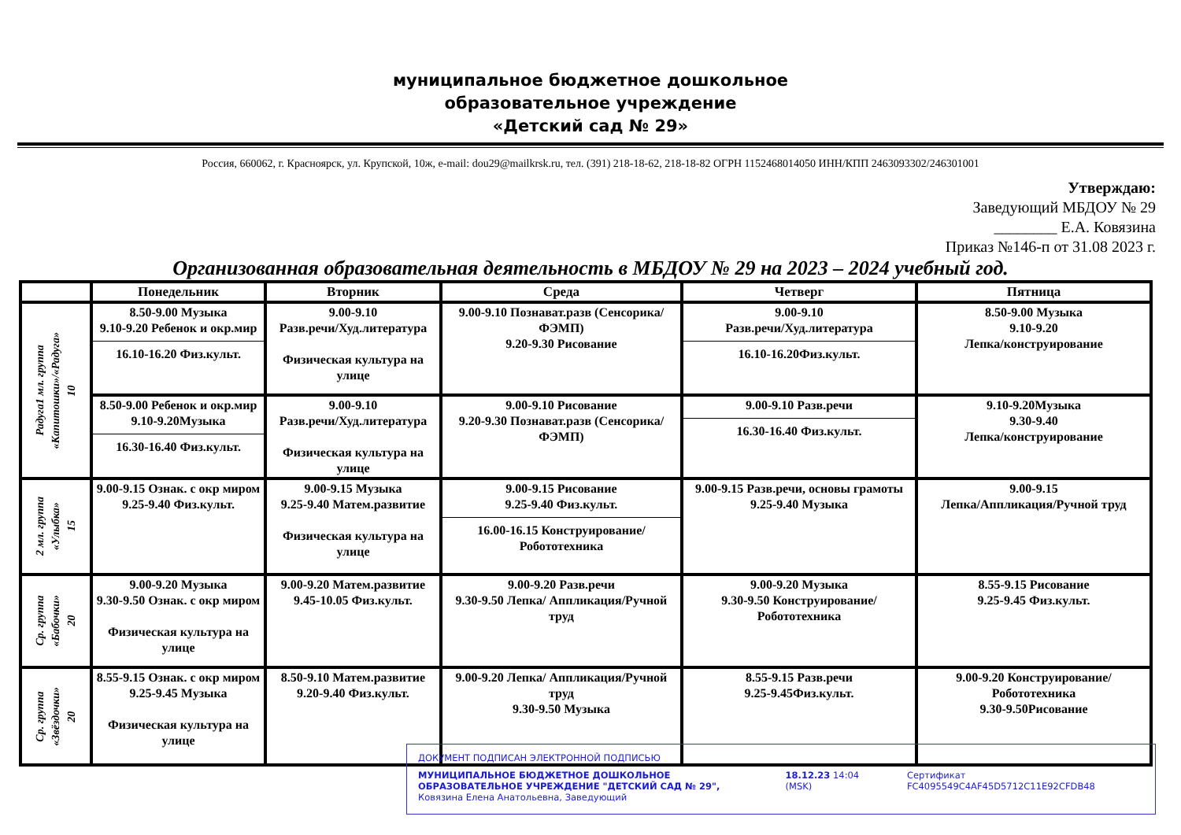муниципальное бюджетное дошкольное
образовательное учреждение
«Детский сад № 29»
Россия, 660062, г. Красноярск, ул. Крупской, 10ж, e-mail: dou29@mailkrsk.ru, тел. (391) 218-18-62, 218-18-82 ОГРН 1152468014050 ИНН/КПП 2463093302/246301001
Утверждаю:
Заведующий МБДОУ № 29
________ Е.А. Ковязина
Приказ №146-п от 31.08 2023 г.
Организованная образовательная деятельность в МБДОУ № 29 на 2023 – 2024 учебный год.
| | Понедельник | Вторник | Среда | Четверг | Пятница |
| --- | --- | --- | --- | --- | --- |
| Радуга1 мл. группа «Капитошки»/«Радуга» 10 | 8.50-9.00 Музыка 9.10-9.20 Ребенок и окр.мир 16.10-16.20 Физ.культ. | 9.00-9.10 Разв.речи/Худ.литература Физическая культура на улице | 9.00-9.10 Познават.разв (Сенсорика/ФЭМП) 9.20-9.30 Рисование | 9.00-9.10 Разв.речи/Худ.литература 16.10-16.20Физ.культ. | 8.50-9.00 Музыка 9.10-9.20 Лепка/конструирование |
| | 8.50-9.00 Ребенок и окр.мир 9.10-9.20Музыка 16.30-16.40 Физ.культ. | 9.00-9.10 Разв.речи/Худ.литература Физическая культура на улице | 9.00-9.10 Рисование 9.20-9.30 Познават.разв (Сенсорика/ФЭМП) | 9.00-9.10 Разв.речи 16.30-16.40 Физ.культ. | 9.10-9.20Музыка 9.30-9.40 Лепка/конструирование |
| 2 мл. группа «Улыбка» 15 | 9.00-9.15 Ознак. с окр миром 9.25-9.40 Физ.культ. | 9.00-9.15 Музыка 9.25-9.40 Матем.развитие Физическая культура на улице | 9.00-9.15 Рисование 9.25-9.40 Физ.культ. 16.00-16.15 Конструирование/ Робототехника | 9.00-9.15 Разв.речи, основы грамоты 9.25-9.40 Музыка | 9.00-9.15 Лепка/Аппликация/Ручной труд |
| Ср. группа «Бабочки» 20 | 9.00-9.20 Музыка 9.30-9.50 Ознак. с окр миром Физическая культура на улице | 9.00-9.20 Матем.развитие 9.45-10.05 Физ.культ. | 9.00-9.20 Разв.речи 9.30-9.50 Лепка/ Аппликация/Ручной труд | 9.00-9.20 Музыка 9.30-9.50 Конструирование/ Робототехника | 8.55-9.15 Рисование 9.25-9.45 Физ.культ. |
| Ср. группа «Звёздочки» 20 | 8.55-9.15 Ознак. с окр миром 9.25-9.45 Музыка Физическая культура на улице | 8.50-9.10 Матем.развитие 9.20-9.40 Физ.культ. | 9.00-9.20 Лепка/ Аппликация/Ручной труд 9.30-9.50 Музыка | 8.55-9.15 Разв.речи 9.25-9.45Физ.культ. | 9.00-9.20 Конструирование/ Робототехника 9.30-9.50Рисование |
ДОКУМЕНТ ПОДПИСАН ЭЛЕКТРОННОЙ ПОДПИСЬЮ
МУНИЦИПАЛЬНОЕ БЮДЖЕТНОЕ ДОШКОЛЬНОЕ ОБРАЗОВАТЕЛЬНОЕ УЧРЕЖДЕНИЕ "ДЕТСКИЙ САД № 29", Ковязина Елена Анатольевна, Заведующий
18.12.23 14:04 (MSK) Сертификат FC4095549C4AF45D5712C11E92CFDB48